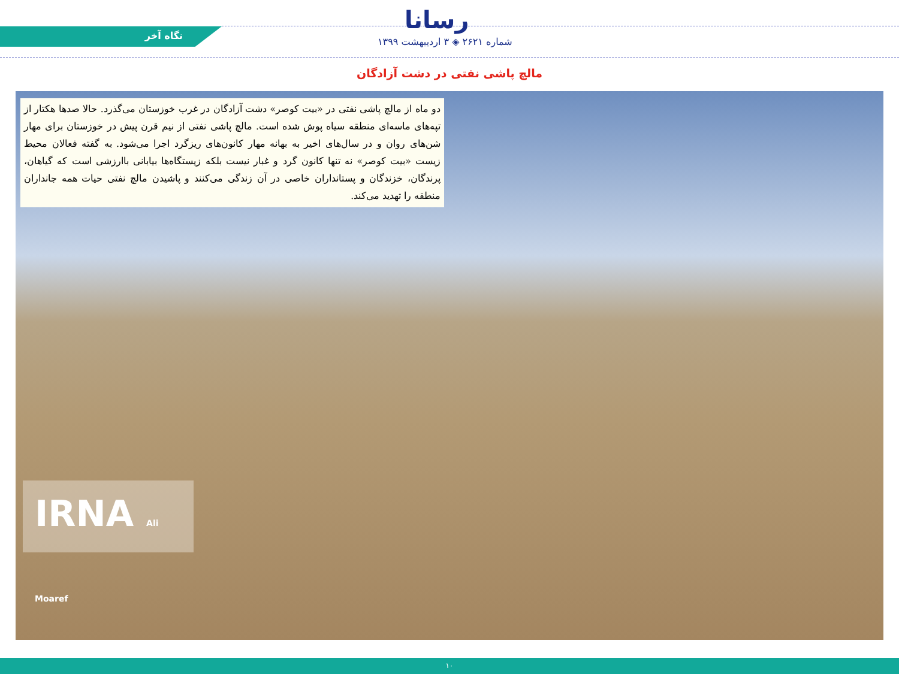رسانا
نگاه آخر
شماره ۲۶۲۱ ◈ ۳ اردیبهشت ۱۳۹۹
مالچ پاشی نفتی در دشت آزادگان
دو ماه از مالچ پاشی نفتی در «بیت کوصر» دشت آزادگان در غرب خوزستان می‌گذرد. حالا صدها هکتار از تپه‌های ماسه‌ای منطقه سیاه پوش شده است. مالچ پاشی نفتی از نیم قرن پیش در خوزستان برای مهار شن‌های روان و در سال‌های اخیر به بهانه مهار کانون‌های ریزگرد اجرا می‌شود. به گفته فعالان محیط زیست «بیت کوصر» نه تنها کانون گرد و غبار نیست بلکه زیستگاه‌ها بیابانی باارزشی است که گیاهان، پرندگان، خزندگان و پستانداران خاصی در آن زندگی می‌کنند و پاشیدن مالچ نفتی حیات همه جانداران منطقه را تهدید می‌کند.
IRNA Ali Moaref
۱۰